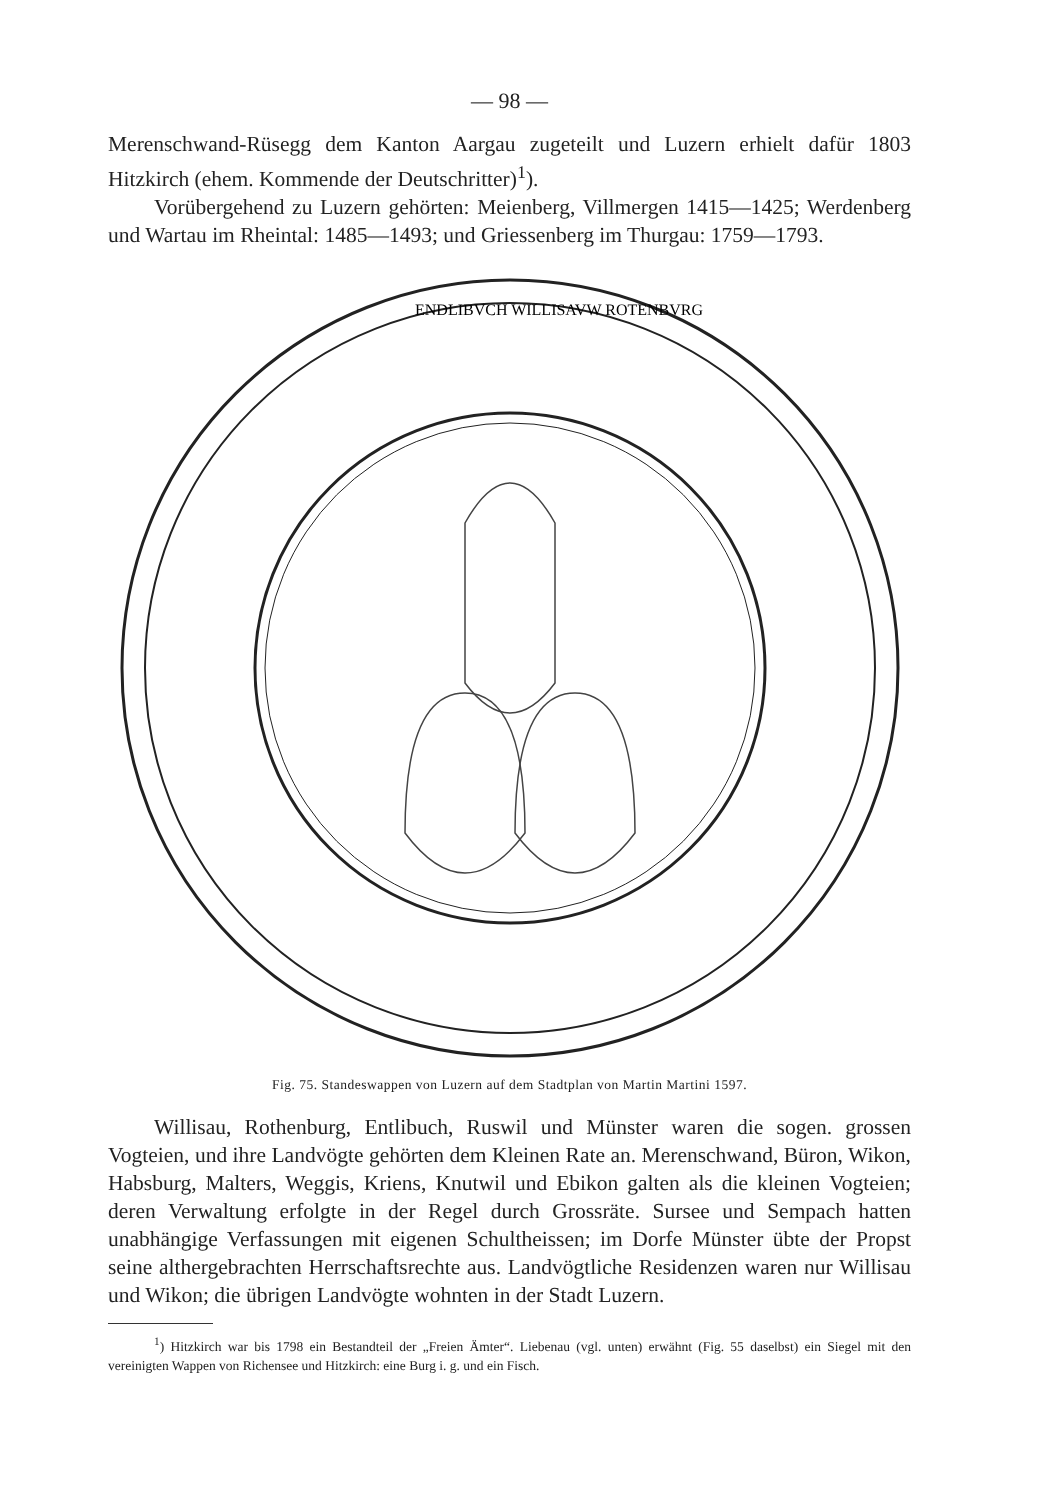— 98 —
Merenschwand-Rüsegg dem Kanton Aargau zugeteilt und Luzern erhielt dafür 1803 Hitzkirch (ehem. Kommende der Deutschritter)<sup>1</sup>).
Vorübergehend zu Luzern gehörten: Meienberg, Villmergen 1415—1425; Werdenberg und Wartau im Rheintal: 1485—1493; und Griessenberg im Thurgau: 1759—1793.
ENDLIBVCH WILLISAVW ROTENBVRG
Fig. 75. Standeswappen von Luzern auf dem Stadtplan von Martin Martini 1597.
Willisau, Rothenburg, Entlibuch, Ruswil und Münster waren die sogen. grossen Vogteien, und ihre Landvögte gehörten dem Kleinen Rate an. Merenschwand, Büron, Wikon, Habsburg, Malters, Weggis, Kriens, Knutwil und Ebikon galten als die kleinen Vogteien; deren Verwaltung erfolgte in der Regel durch Grossräte. Sursee und Sempach hatten unabhängige Verfassungen mit eigenen Schultheissen; im Dorfe Münster übte der Propst seine althergebrachten Herrschaftsrechte aus. Landvögtliche Residenzen waren nur Willisau und Wikon; die übrigen Landvögte wohnten in der Stadt Luzern.
<sup>1</sup>) Hitzkirch war bis 1798 ein Bestandteil der „Freien Ämter“. Liebenau (vgl. unten) erwähnt (Fig. 55 daselbst) ein Siegel mit den vereinigten Wappen von Richensee und Hitzkirch: eine Burg i. g. und ein Fisch.